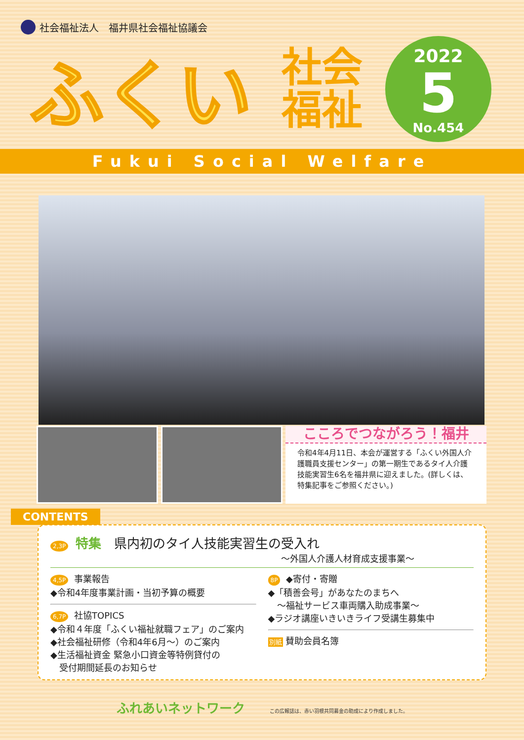社会福祉法人　福井県社会福祉協議会
ふくい
社会
福祉
2022
5
No.454
Fukui Social Welfare
こころでつながろう！福井
令和4年4月11日、本会が運営する「ふくい外国人介護職員支援センター」の第一期生であるタイ人介護技能実習生6名を福井県に迎えました。(詳しくは、特集記事をご参照ください。)
CONTENTS
2,3P 特集　県内初のタイ人技能実習生の受入れ
～外国人介護人材育成支援事業～
4,5P 事業報告
◆令和4年度事業計画・当初予算の概要
6,7P 社協TOPICS
◆令和４年度「ふくい福祉就職フェア」のご案内
◆社会福祉研修（令和4年6月～）のご案内
◆生活福祉資金 緊急小口資金等特例貸付の
　受付期間延長のお知らせ
8P ◆寄付・寄贈
◆「積善会号」があなたのまちへ
　～福祉サービス車両購入助成事業～
◆ラジオ講座いきいきライフ受講生募集中
別紙 賛助会員名簿
ふれあいネットワーク この広報誌は、赤い羽根共同募金の助成により作成しました。